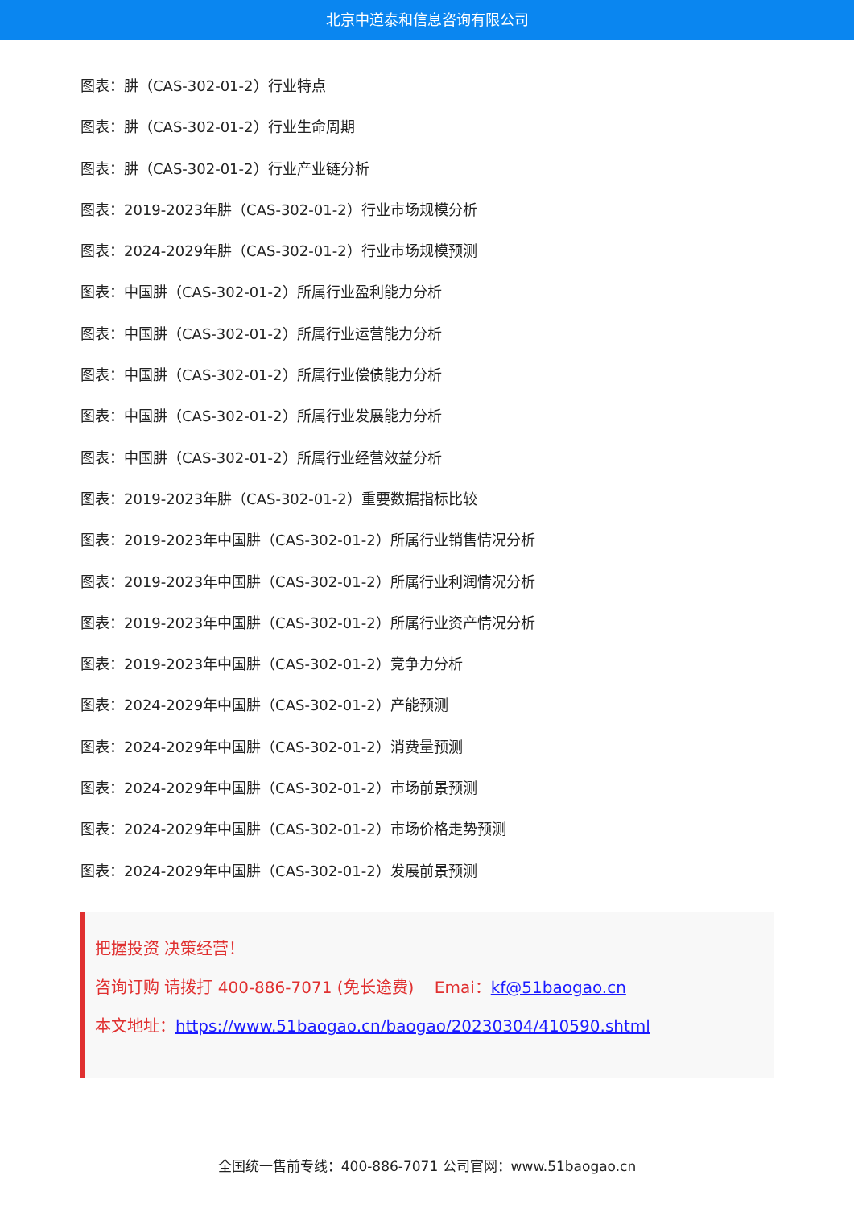北京中道泰和信息咨询有限公司
图表：肼（CAS-302-01-2）行业特点
图表：肼（CAS-302-01-2）行业生命周期
图表：肼（CAS-302-01-2）行业产业链分析
图表：2019-2023年肼（CAS-302-01-2）行业市场规模分析
图表：2024-2029年肼（CAS-302-01-2）行业市场规模预测
图表：中国肼（CAS-302-01-2）所属行业盈利能力分析
图表：中国肼（CAS-302-01-2）所属行业运营能力分析
图表：中国肼（CAS-302-01-2）所属行业偿债能力分析
图表：中国肼（CAS-302-01-2）所属行业发展能力分析
图表：中国肼（CAS-302-01-2）所属行业经营效益分析
图表：2019-2023年肼（CAS-302-01-2）重要数据指标比较
图表：2019-2023年中国肼（CAS-302-01-2）所属行业销售情况分析
图表：2019-2023年中国肼（CAS-302-01-2）所属行业利润情况分析
图表：2019-2023年中国肼（CAS-302-01-2）所属行业资产情况分析
图表：2019-2023年中国肼（CAS-302-01-2）竞争力分析
图表：2024-2029年中国肼（CAS-302-01-2）产能预测
图表：2024-2029年中国肼（CAS-302-01-2）消费量预测
图表：2024-2029年中国肼（CAS-302-01-2）市场前景预测
图表：2024-2029年中国肼（CAS-302-01-2）市场价格走势预测
图表：2024-2029年中国肼（CAS-302-01-2）发展前景预测
把握投资 决策经营！
咨询订购 请拨打 400-886-7071 (免长途费) Emai：kf@51baogao.cn
本文地址：https://www.51baogao.cn/baogao/20230304/410590.shtml
全国统一售前专线：400-886-7071 公司官网：www.51baogao.cn